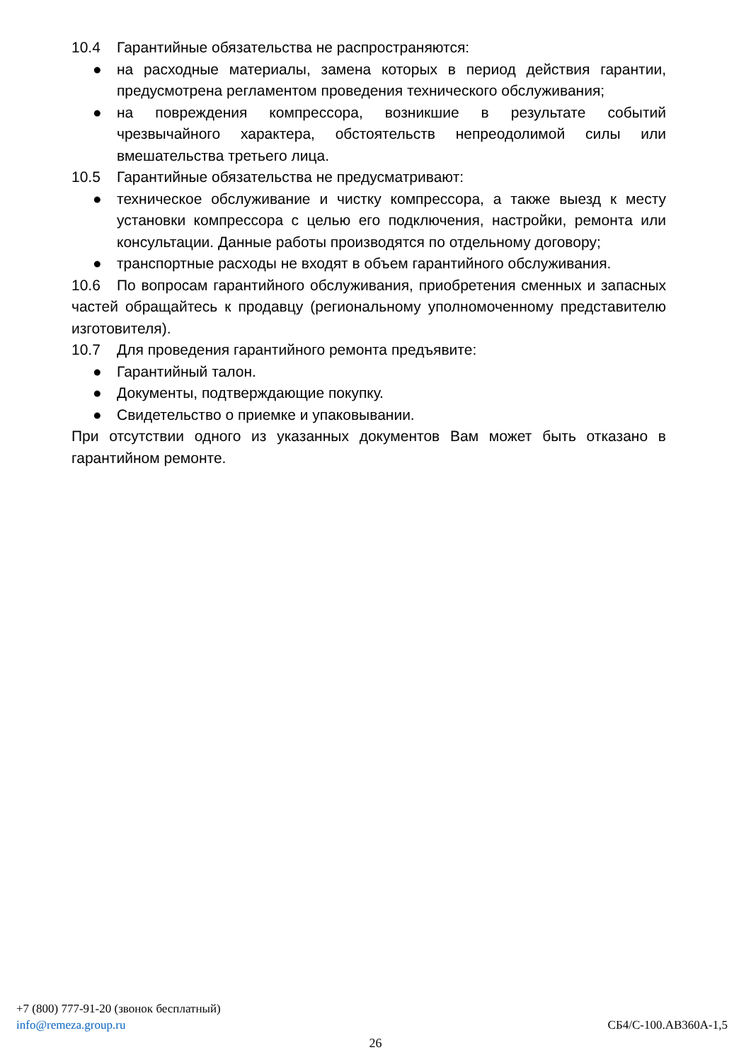10.4 Гарантийные обязательства не распространяются:
● на расходные материалы, замена которых в период действия гарантии, предусмотрена регламентом проведения технического обслуживания;
● на повреждения компрессора, возникшие в результате событий чрезвычайного характера, обстоятельств непреодолимой силы или вмешательства третьего лица.
10.5 Гарантийные обязательства не предусматривают:
● техническое обслуживание и чистку компрессора, а также выезд к месту установки компрессора с целью его подключения, настройки, ремонта или консультации. Данные работы производятся по отдельному договору;
● транспортные расходы не входят в объем гарантийного обслуживания.
10.6 По вопросам гарантийного обслуживания, приобретения сменных и запасных частей обращайтесь к продавцу (региональному уполномоченному представителю изготовителя).
10.7 Для проведения гарантийного ремонта предъявите:
● Гарантийный талон.
● Документы, подтверждающие покупку.
● Свидетельство о приемке и упаковывании.
При отсутствии одного из указанных документов Вам может быть отказано в гарантийном ремонте.
+7 (800) 777-91-20 (звонок бесплатный)
info@remeza.group.ru СБ4/С-100.АВ360А-1,5
26